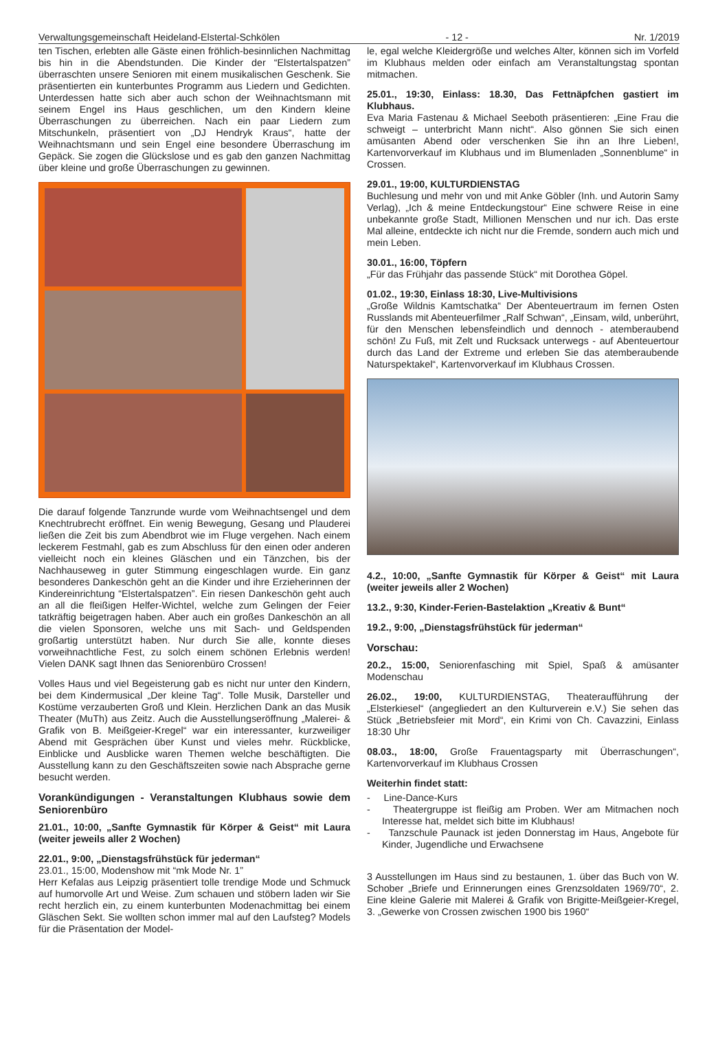Verwaltungsgemeinschaft Heideland-Elstertal-Schkölen - 12 - Nr. 1/2019
ten Tischen, erlebten alle Gäste einen fröhlich-besinnlichen Nachmittag bis hin in die Abendstunden. Die Kinder der “Elstertalspatzen” überraschten unsere Senioren mit einem musikalischen Geschenk. Sie präsentierten ein kunterbuntes Programm aus Liedern und Gedichten. Unterdessen hatte sich aber auch schon der Weihnachtsmann mit seinem Engel ins Haus geschlichen, um den Kindern kleine Überraschungen zu überreichen. Nach ein paar Liedern zum Mitschunkeln, präsentiert von „DJ Hendryk Kraus“, hatte der Weihnachtsmann und sein Engel eine besondere Überraschung im Gepäck. Sie zogen die Glückslose und es gab den ganzen Nachmittag über kleine und große Überraschungen zu gewinnen.
Die darauf folgende Tanzrunde wurde vom Weihnachtsengel und dem Knechtrubrecht eröffnet. Ein wenig Bewegung, Gesang und Plauderei ließen die Zeit bis zum Abendbrot wie im Fluge vergehen. Nach einem leckerem Festmahl, gab es zum Abschluss für den einen oder anderen vielleicht noch ein kleines Gläschen und ein Tänzchen, bis der Nachhauseweg in guter Stimmung eingeschlagen wurde. Ein ganz besonderes Dankeschön geht an die Kinder und ihre Erzieherinnen der Kindereinrichtung “Elstertalspatzen”. Ein riesen Dankeschön geht auch an all die fleißigen Helfer-Wichtel, welche zum Gelingen der Feier tatkräftig beigetragen haben. Aber auch ein großes Dankeschön an all die vielen Sponsoren, welche uns mit Sach- und Geldspenden großartig unterstützt haben. Nur durch Sie alle, konnte dieses vorweihnachtliche Fest, zu solch einem schönen Erlebnis werden! Vielen DANK sagt Ihnen das Seniorenbüro Crossen!
Volles Haus und viel Begeisterung gab es nicht nur unter den Kindern, bei dem Kindermusical „Der kleine Tag“. Tolle Musik, Darsteller und Kostüme verzauberten Groß und Klein. Herzlichen Dank an das Musik Theater (MuTh) aus Zeitz. Auch die Ausstellungseröffnung „Malerei- & Grafik von B. Meißgeier-Kregel“ war ein interessanter, kurzweiliger Abend mit Gesprächen über Kunst und vieles mehr. Rückblicke, Einblicke und Ausblicke waren Themen welche beschäftigten. Die Ausstellung kann zu den Geschäftszeiten sowie nach Absprache gerne besucht werden.
Vorankündigungen - Veranstaltungen Klubhaus sowie dem Seniorenbüro
21.01., 10:00, „Sanfte Gymnastik für Körper & Geist“ mit Laura (weiter jeweils aller 2 Wochen)
22.01., 9:00, „Dienstagsfrühstück für jederman“
23.01., 15:00, Modenshow mit “mk Mode Nr. 1”
Herr Kefalas aus Leipzig präsentiert tolle trendige Mode und Schmuck auf humorvolle Art und Weise. Zum schauen und stöbern laden wir Sie recht herzlich ein, zu einem kunterbunten Modenachmittag bei einem Gläschen Sekt. Sie wollten schon immer mal auf den Laufsteg? Models für die Präsentation der Model-
le, egal welche Kleidergröße und welches Alter, können sich im Vorfeld im Klubhaus melden oder einfach am Veranstaltungstag spontan mitmachen.
25.01., 19:30, Einlass: 18.30, Das Fettnäpfchen gastiert im Klubhaus.
Eva Maria Fastenau & Michael Seeboth präsentieren: „Eine Frau die schweigt – unterbricht Mann nicht“. Also gönnen Sie sich einen amüsanten Abend oder verschenken Sie ihn an Ihre Lieben!, Kartenvorverkauf im Klubhaus und im Blumenladen „Sonnenblume“ in Crossen.
29.01., 19:00, KULTURDIENSTAG
Buchlesung und mehr von und mit Anke Göbler (Inh. und Autorin Samy Verlag), „Ich & meine Entdeckungstour“ Eine schwere Reise in eine unbekannte große Stadt, Millionen Menschen und nur ich. Das erste Mal alleine, entdeckte ich nicht nur die Fremde, sondern auch mich und mein Leben.
30.01., 16:00, Töpfern
„Für das Frühjahr das passende Stück“ mit Dorothea Göpel.
01.02., 19:30, Einlass 18:30, Live-Multivisions
„Große Wildnis Kamtschatka“ Der Abenteuertraum im fernen Osten Russlands mit Abenteuerfilmer „Ralf Schwan“, „Einsam, wild, unberührt, für den Menschen lebensfeindlich und dennoch - atemberaubend schön! Zu Fuß, mit Zelt und Rucksack unterwegs - auf Abenteuertour durch das Land der Extreme und erleben Sie das atemberaubende Naturspektakel“, Kartenvorverkauf im Klubhaus Crossen.
4.2., 10:00, „Sanfte Gymnastik für Körper & Geist“ mit Laura (weiter jeweils aller 2 Wochen)
13.2., 9:30, Kinder-Ferien-Bastelaktion „Kreativ & Bunt“
19.2., 9:00, „Dienstagsfrühstück für jederman“
Vorschau:
20.2., 15:00, Seniorenfasching mit Spiel, Spaß & amüsanter Modenschau
26.02., 19:00, KULTURDIENSTAG, Theateraufführung der „Elsterkiesel“ (angegliedert an den Kulturverein e.V.) Sie sehen das Stück „Betriebsfeier mit Mord“, ein Krimi von Ch. Cavazzini, Einlass 18:30 Uhr
08.03., 18:00, Große Frauentagsparty mit Überraschungen“, Kartenvorverkauf im Klubhaus Crossen
Weiterhin findet statt:
- Line-Dance-Kurs
- Theatergruppe ist fleißig am Proben. Wer am Mitmachen noch Interesse hat, meldet sich bitte im Klubhaus!
- Tanzschule Paunack ist jeden Donnerstag im Haus, Angebote für Kinder, Jugendliche und Erwachsene
3 Ausstellungen im Haus sind zu bestaunen, 1. über das Buch von W. Schober „Briefe und Erinnerungen eines Grenzsoldaten 1969/70“, 2. Eine kleine Galerie mit Malerei & Grafik von Brigitte-Meißgeier-Kregel, 3. „Gewerke von Crossen zwischen 1900 bis 1960“